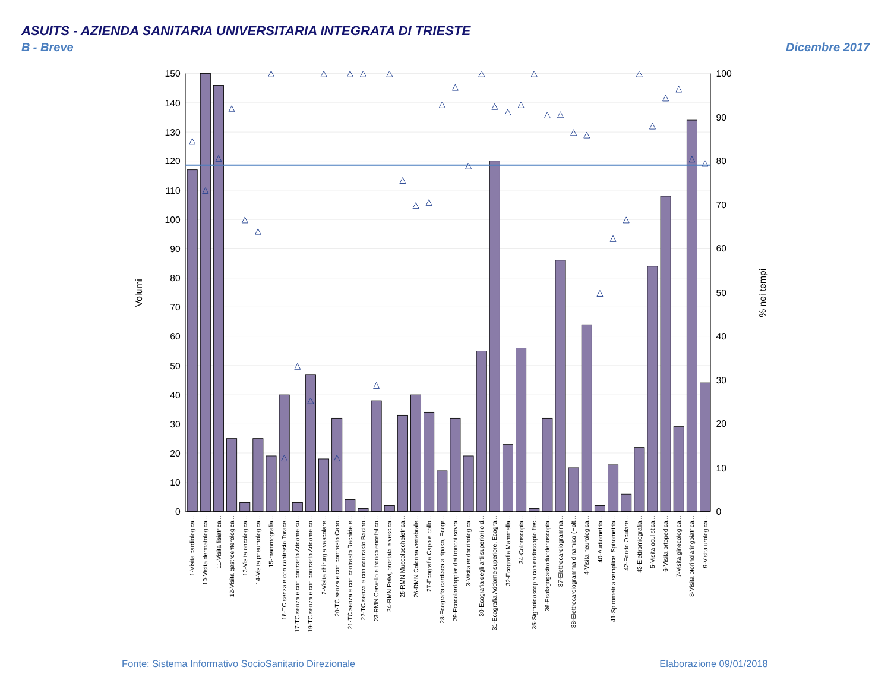ASUITS - AZIENDA SANITARIA UNIVERSITARIA INTEGRATA DI TRIESTE
B - Breve
Dicembre 2017
0
10
20
30
40
50
60
70
80
90
100
110
120
130
140
150
0
10
20
30
40
50
60
70
80
90
100
Volumi
% nei tempi
1-Visita cardiologica...
10-Visita dermatologica...
11-Visita fisiatrica...
12-Visita gastroenterologica...
13-Visita oncologica...
14-Visita pneumologica...
15-mammografia...
16-TC senza e con contrasto Torace...
17-TC senza e con contrasto Addome su...
19-TC senza e con contrasto Addome co...
2-Visita chirurgia vascolare...
20-TC senza e con contrasto Capo...
21-TC senza e con contrasto Rachide e...
22-TC senza e con contrasto Bacino...
23-RMN Cervello e tronco encefalico...
24-RMN Pelvi, prostata e vescica...
25-RMN Muscoloscheletrica...
26-RMN Colonna vertebrale...
27-Ecografia Capo e collo...
28-Ecografia cardiaca a riposo, Ecogr...
29-Ecocolordoppler dei tronchi sovra...
3-Visita endocrinologica...
30-Ecografia degli arti superiori o d...
31-Ecografia Addome superiore, Ecogra...
32-Ecografia Mammella...
34-Colonscopia...
35-Sigmoidoscopia con endoscopio fles...
36-Esofagogastroduodenoscopia...
37-Elettrocardiogramma...
38-Elettrocardiogramma dinamico (Holt...
4-Visita neurologica...
40-Audiometria...
41-Spirometria semplice, Spirometria...
42-Fondo Oculare...
43-Elettromiografia...
5-Visita oculistica...
6-Visita ortopedica...
7-Visita ginecologica...
8-Visita otorinolaringoiatrica...
9-Visita urologica...
Fonte: Sistema Informativo SocioSanitario Direzionale
Elaborazione 09/01/2018